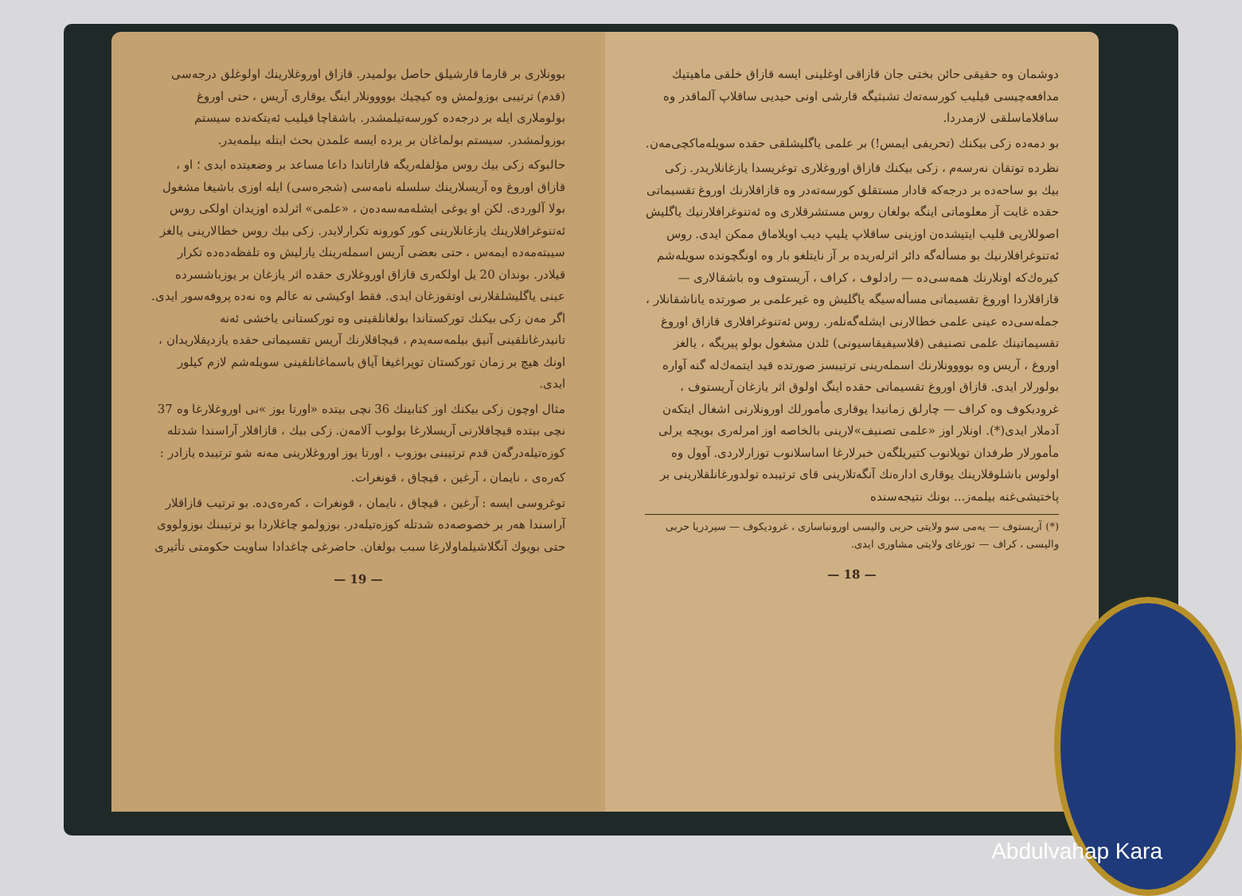دوشمان وه حقیقی حائن بختی جان قازاقی اوغلینی ایسه قازاق خلقی ماهیتیك مدافعه‌چیسی قیلیب کورسه‌ته‌ك تشبثیگه قارشی اونی حیدیی ساقلاپ آلماقدر وه ساقلاماسلقی لازمدردا.
بو دمه‌ده زکی بیکنك (تحریفی ایمس!) بر علمی یاگلیشلقی حقده سویله‌ماکچی‌مه‌ن.
نظرده توتقان نه‌رسه‌م ، زکی بیکنك قازاق اوروغلاری توغریسدا یازغانلاریدر. زکی بیك بو ساحه‌ده بر درجه‌که قادار مستقلق کورسه‌ته‌در وه قازاقلارنك اوروغ تقسیماتی حقده غایت آز معلوماتی اینگه بولغان روس مستشرقلاری وه ئه‌تنوغرافلارنیك یاگلیش اصوللاریی قلیب ایتیشده‌ن اوزینی ساقلاپ یلیپ دیب اویلاماق ممکن ایدی. روس ئه‌تنوغرافلارنیك بو مسأله‌گه دائر اثرله‌ریده بر آز نایتلغو بار وه اونگچونده سویله‌شم کیره‌ك‌که اونلارنك همه‌سی‌ده — رادلوف ، کراف ، آریستوف وه باشقالاری — قازاقلاردا اوروغ تقسیماتی مسأله‌سیگه یاگلیش وه غیرعلمی بر صورتده یاناشقانلار ، جمله‌سی‌ده عینی علمی خطالارنی ایشله‌گه‌نلەر. روس ئه‌تنوغرافلاری قازاق اوروغ تقسیماتینك علمی تصنیفی (قلاسیفیقاسیونی) ئلدن مشغول بولو پیریگه ، یالغز اوروغ ، آریس وه بوووونلارنك اسمله‌رینی ترتیبسز صورتده قید ایتمه‌ك‌له گنه آواره بولورلار ایدی. قازاق اوروغ تقسیماتی حقده اینگ اولوق اثر یازغان آریستوف ، غرودیکوف وه کراف — چارلق زمانیدا یوقاری مأمورلك اورونلارنی اشغال ایتکه‌ن آدملار ایدی(*). اونلار اوز «علمی تصنیف»لارینی بالخاصه اوز امرله‌ری بویچه یرلی مأمورلار طرفدان توپلانوب کتیریلگه‌ن خبرلارغا اساسلانوب توزارلاردی. آوول وه اولوس باشلوقلارینك یوقاری اداره‌نك آنگه‌تلارینی قای ترتیبده تولدورغانلقلارینی بر پاختیشی‌غنه بیلمه‌ز... بونك نتیجه‌سنده
(*) آریستوف — یه‌می سو ولایتی حربی والیسی اورونباساری ، غرودیکوف — سیردریا حربی والیسی ، کراف — تورغای ولایتی مشاوری ایدی.
— 18 —
بوونلاری بر قارما قارشیلق حاصل بولمیدر. قازاق اوروغلارینك اولوغلق درجه‌سی (قدم) ترتیبی بوزولمش وه کیچیك بوووونلار اینگ یوقاری آریس ، حتی اوروغ بولوملاری ایله بر درجه‌ده کورسه‌تیلمشدر. باشقاچا قیلیب ئه‌یتکه‌نده سیستم بوزولمشدر. سیستم بولماغان بر یرده ایسه علمدن بحث ایتله بیلمه‌یدر.
حالبوکه زکی بیك روس مؤلفلەریگه قاراتاندا داعا مساعد بر وضعیتده ایدی ؛ او ، قازاق اوروغ وه آریسلارینك سلسله نامه‌سی (شجره‌سی) ایله اوزی باشیغا مشغول بولا آلوردی. لکن او یوغی ایشله‌مه‌سه‌ده‌ن ، «علمی» اثرلده اوزیدان اولکی روس ئه‌تنوغرافلارینك یازغانلارینی کور کورونه تکرارلایدر. زکی بیك روس خطالارینی یالغز سیبته‌مه‌ده ایمه‌س ، حتی بعضی آریس اسمله‌رینك یازلیش وه تلفظه‌ده‌ده تکرار قیلادر. بوندان 20 یل اولکه‌ری قازاق اوروغلاری حقده اثر یازغان بر یوزباشسرده عینی یاگلیشلقلارنی اوتقوزغان ایدی. فقط اوکیشی نه عالم وه نه‌ده پروفه‌سور ایدی. اگر مه‌ن زکی بیکنك توركستاندا بولغانلقینی وه توركستانی یاخشی ئه‌نه تانیدرغانلقینی آنیق بیلمه‌سه‌یدم ، قیچاقلارنك آریس تقسیماتی حقده یازدیقلاریدان ، اونك هیچ بر زمان توركستان توپراغیغا آیاق باسماغانلقینی سویله‌شم لازم کیلور ایدی.
مثال اوچون زکی بیکنك اوز کتابینك 36 نچی بیتده «اورتا یوز »نی اوروغلارغا وه 37 نچی بیتده قیچاقلارنی آریسلارغا بولوب آلامه‌ن. زکی بیك ، قازاقلار آراسندا شدتله کوزه‌تیله‌درگه‌ن قدم ترتیبنی بوزوب ، اورتا یوز اوروغلارینی مه‌نه شو ترتیبده یازادر :
که‌رەی ، نایمان ، آرغین ، قیچاق ، قونغرات.
توغروسی ایسه : آرغین ، قیچاق ، نایمان ، قونغرات ، که‌رەی‌ده. بو ترتیب قازاقلار آراسندا هەر بر خصوصه‌ده شدتله کوزەتیله‌در. بوزولمو چاغلاردا بو ترتیبنك بوزولووی حتی بویوك آنگلاشیلماولارغا سبب بولغان. حاضرغی چاغدادا ساویت حکومتی تأثیری
— 19 —
Abdulvahap Kara